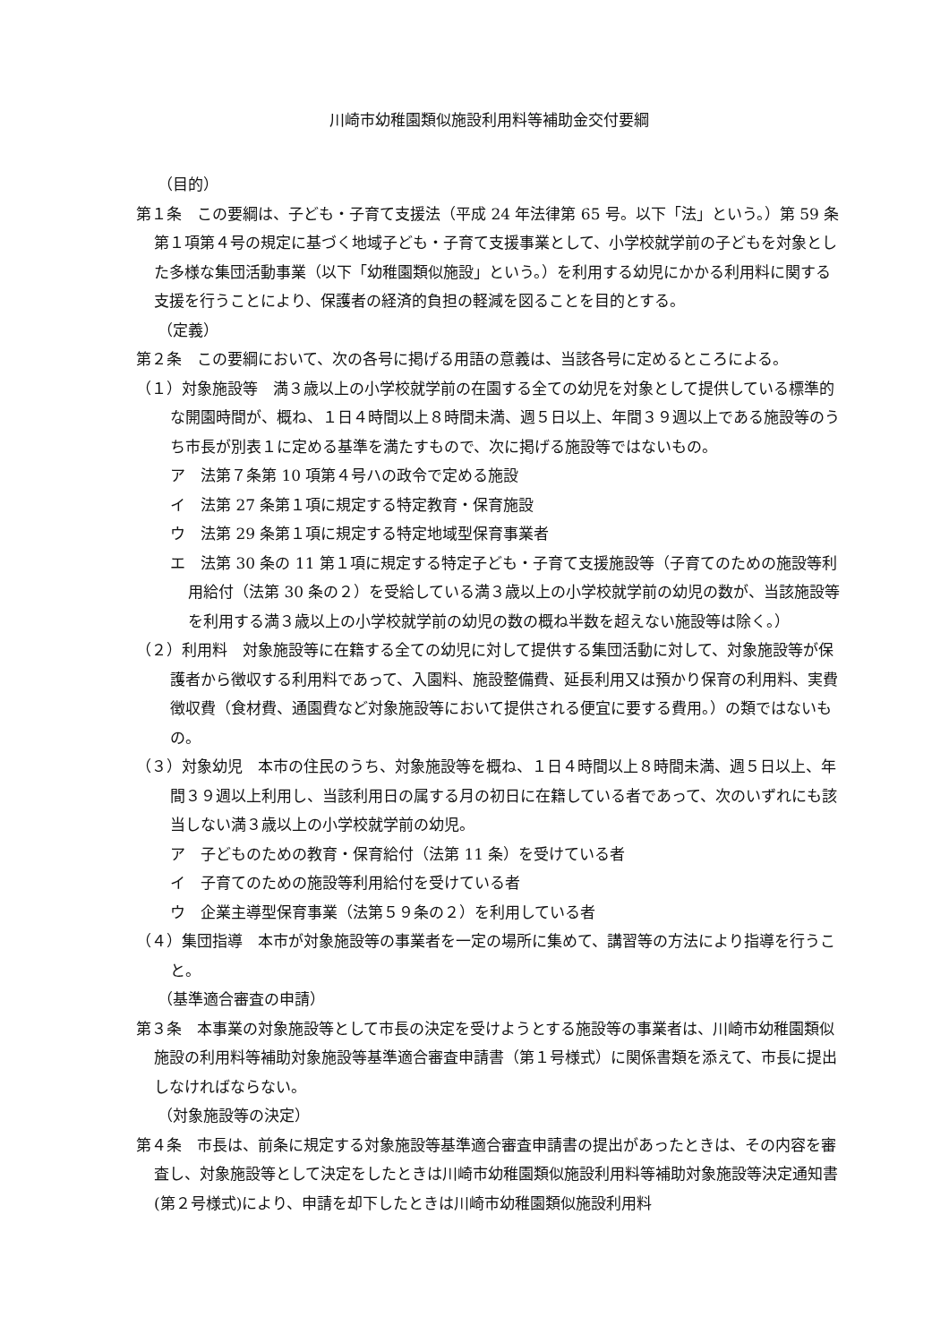川崎市幼稚園類似施設利用料等補助金交付要綱
（目的）
第１条　この要綱は、子ども・子育て支援法（平成 24 年法律第 65 号。以下「法」という。）第 59 条第１項第４号の規定に基づく地域子ども・子育て支援事業として、小学校就学前の子どもを対象とした多様な集団活動事業（以下「幼稚園類似施設」という。）を利用する幼児にかかる利用料に関する支援を行うことにより、保護者の経済的負担の軽減を図ることを目的とする。
（定義）
第２条　この要綱において、次の各号に掲げる用語の意義は、当該各号に定めるところによる。
（１）対象施設等　満３歳以上の小学校就学前の在園する全ての幼児を対象として提供している標準的な開園時間が、概ね、１日４時間以上８時間未満、週５日以上、年間３９週以上である施設等のうち市長が別表１に定める基準を満たすもので、次に掲げる施設等ではないもの。
ア　法第７条第 10 項第４号ハの政令で定める施設
イ　法第 27 条第１項に規定する特定教育・保育施設
ウ　法第 29 条第１項に規定する特定地域型保育事業者
エ　法第 30 条の 11 第１項に規定する特定子ども・子育て支援施設等（子育てのための施設等利用給付（法第 30 条の２）を受給している満３歳以上の小学校就学前の幼児の数が、当該施設等を利用する満３歳以上の小学校就学前の幼児の数の概ね半数を超えない施設等は除く。）
（２）利用料　対象施設等に在籍する全ての幼児に対して提供する集団活動に対して、対象施設等が保護者から徴収する利用料であって、入園料、施設整備費、延長利用又は預かり保育の利用料、実費徴収費（食材費、通園費など対象施設等において提供される便宜に要する費用。）の類ではないもの。
（３）対象幼児　本市の住民のうち、対象施設等を概ね、１日４時間以上８時間未満、週５日以上、年間３９週以上利用し、当該利用日の属する月の初日に在籍している者であって、次のいずれにも該当しない満３歳以上の小学校就学前の幼児。
ア　子どものための教育・保育給付（法第 11 条）を受けている者
イ　子育てのための施設等利用給付を受けている者
ウ　企業主導型保育事業（法第５９条の２）を利用している者
（４）集団指導　本市が対象施設等の事業者を一定の場所に集めて、講習等の方法により指導を行うこと。
（基準適合審査の申請）
第３条　本事業の対象施設等として市長の決定を受けようとする施設等の事業者は、川崎市幼稚園類似施設の利用料等補助対象施設等基準適合審査申請書（第１号様式）に関係書類を添えて、市長に提出しなければならない。
（対象施設等の決定）
第４条　市長は、前条に規定する対象施設等基準適合審査申請書の提出があったときは、その内容を審査し、対象施設等として決定をしたときは川崎市幼稚園類似施設利用料等補助対象施設等決定通知書(第２号様式)により、申請を却下したときは川崎市幼稚園類似施設利用料